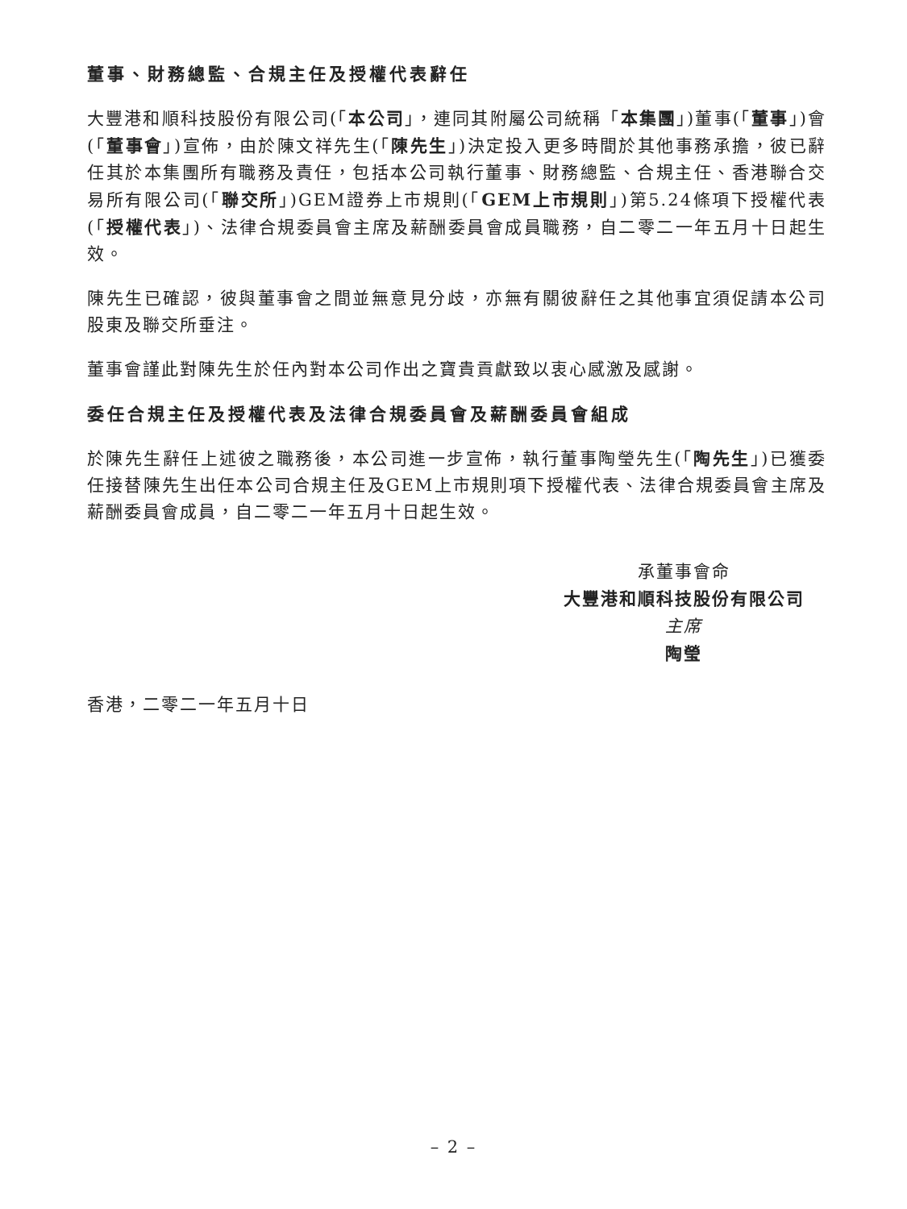董事、財務總監、合規主任及授權代表辭任
大豐港和順科技股份有限公司(「本公司」，連同其附屬公司統稱「本集團」)董事(「董事」)會(「董事會」)宣佈，由於陳文祥先生(「陳先生」)決定投入更多時間於其他事務承擔，彼已辭任其於本集團所有職務及責任，包括本公司執行董事、財務總監、合規主任、香港聯合交易所有限公司(「聯交所」)GEM證券上市規則(「GEM上市規則」)第5.24條項下授權代表(「授權代表」)、法律合規委員會主席及薪酬委員會成員職務，自二零二一年五月十日起生效。
陳先生已確認，彼與董事會之間並無意見分歧，亦無有關彼辭任之其他事宜須促請本公司股東及聯交所垂注。
董事會謹此對陳先生於任內對本公司作出之寶貴貢獻致以衷心感激及感謝。
委任合規主任及授權代表及法律合規委員會及薪酬委員會組成
於陳先生辭任上述彼之職務後，本公司進一步宣佈，執行董事陶瑩先生(「陶先生」)已獲委任接替陳先生出任本公司合規主任及GEM上市規則項下授權代表、法律合規委員會主席及薪酬委員會成員，自二零二一年五月十日起生效。
承董事會命
大豐港和順科技股份有限公司
主席
陶瑩
香港，二零二一年五月十日
– 2 –